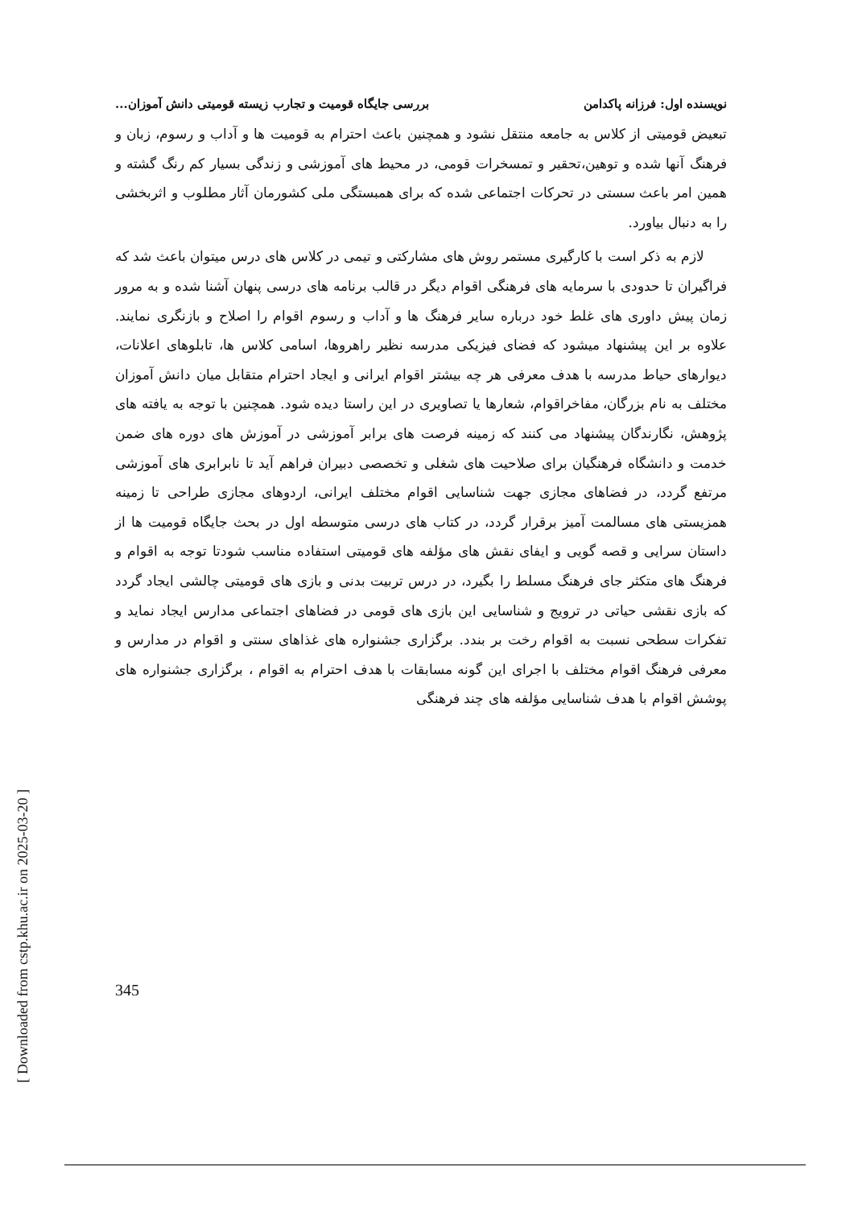[ Downloaded from cstp.khu.ac.ir on 2025-03-20 ]
نویسنده اول: فرزانه پاکدامن بررسی جایگاه قومیت و تجارب زیسته قومیتی دانش آموزان...
تبعیض قومیتی از کلاس به جامعه منتقل نشود و همچنین باعث احترام به قومیت ها و آداب و رسوم، زبان و فرهنگ آنها شده و توهین،تحقیر و تمسخرات قومی، در محیط های آموزشی و زندگی بسیار کم رنگ گشته و همین امر باعث سستی در تحرکات اجتماعی شده که برای همبستگی ملی کشورمان آثار مطلوب و اثربخشی را به دنبال بیاورد.
لازم به ذکر است با کارگیری مستمر روش های مشارکتی و تیمی در کلاس های درس میتوان باعث شد که فراگیران تا حدودی با سرمایه های فرهنگی اقوام دیگر در قالب برنامه های درسی پنهان آشنا شده و به مرور زمان پیش داوری های غلط خود درباره سایر فرهنگ ها و آداب و رسوم اقوام را اصلاح و بازنگری نمایند. علاوه بر این پیشنهاد میشود که فضای فیزیکی مدرسه نظیر راهروها، اسامی کلاس ها، تابلوهای اعلانات، دیوارهای حیاط مدرسه با هدف معرفی هر چه بیشتر اقوام ایرانی و ایجاد احترام متقابل میان دانش آموزان مختلف به نام بزرگان، مفاخراقوام، شعارها یا تصاویری در این راستا دیده شود. همچنین با توجه به یافته های پژوهش، نگارندگان پیشنهاد می کنند که زمینه فرصت های برابر آموزشی در آموزش های دوره های ضمن خدمت و دانشگاه فرهنگیان برای صلاحیت های شغلی و تخصصی دبیران فراهم آید تا نابرابری های آموزشی مرتفع گردد، در فضاهای مجازی جهت شناسایی اقوام مختلف ایرانی، اردوهای مجازی طراحی تا زمینه همزیستی های مسالمت آمیز برقرار گردد، در کتاب های درسی متوسطه اول در بحث جایگاه قومیت ها از داستان سرایی و قصه گویی و ایفای نقش های مؤلفه های قومیتی استفاده مناسب شودتا توجه به اقوام و فرهنگ های متکثر جای فرهنگ مسلط را بگیرد، در درس تربیت بدنی و بازی های قومیتی چالشی ایجاد گردد که بازی نقشی حیاتی در ترویج و شناسایی این بازی های قومی در فضاهای اجتماعی مدارس ایجاد نماید و تفکرات سطحی نسبت به اقوام رخت بر بندد. برگزاری جشنواره های غذاهای سنتی و اقوام در مدارس و معرفی فرهنگ اقوام مختلف با اجرای این گونه مسابقات با هدف احترام به اقوام ، برگزاری جشنواره های پوشش اقوام با هدف شناسایی مؤلفه های چند فرهنگی
345